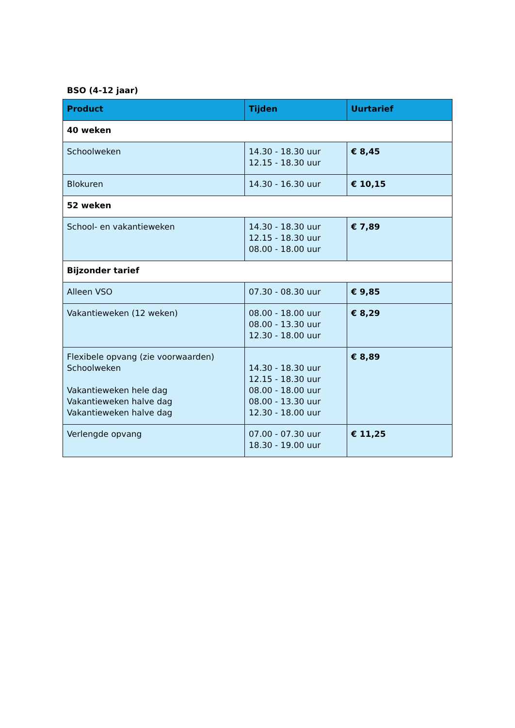BSO (4-12 jaar)
| Product | Tijden | Uurtarief |
| --- | --- | --- |
| 40 weken | | |
| Schoolweken | 14.30 - 18.30 uur 12.15 - 18.30 uur | € 8,45 |
| Blokuren | 14.30 - 16.30 uur | € 10,15 |
| 52 weken | | |
| School- en vakantieweken | 14.30 - 18.30 uur 12.15 - 18.30 uur 08.00 - 18.00 uur | € 7,89 |
| Bijzonder tarief | | |
| Alleen VSO | 07.30 - 08.30 uur | € 9,85 |
| Vakantieweken (12 weken) | 08.00 - 18.00 uur 08.00 - 13.30 uur 12.30 - 18.00 uur | € 8,29 |
| Flexibele opvang (zie voorwaarden) Schoolweken Vakantieweken hele dag Vakantieweken halve dag Vakantieweken halve dag | 14.30 - 18.30 uur 12.15 - 18.30 uur 08.00 - 18.00 uur 08.00 - 13.30 uur 12.30 - 18.00 uur | € 8,89 |
| Verlengde opvang | 07.00 - 07.30 uur 18.30 - 19.00 uur | € 11,25 |